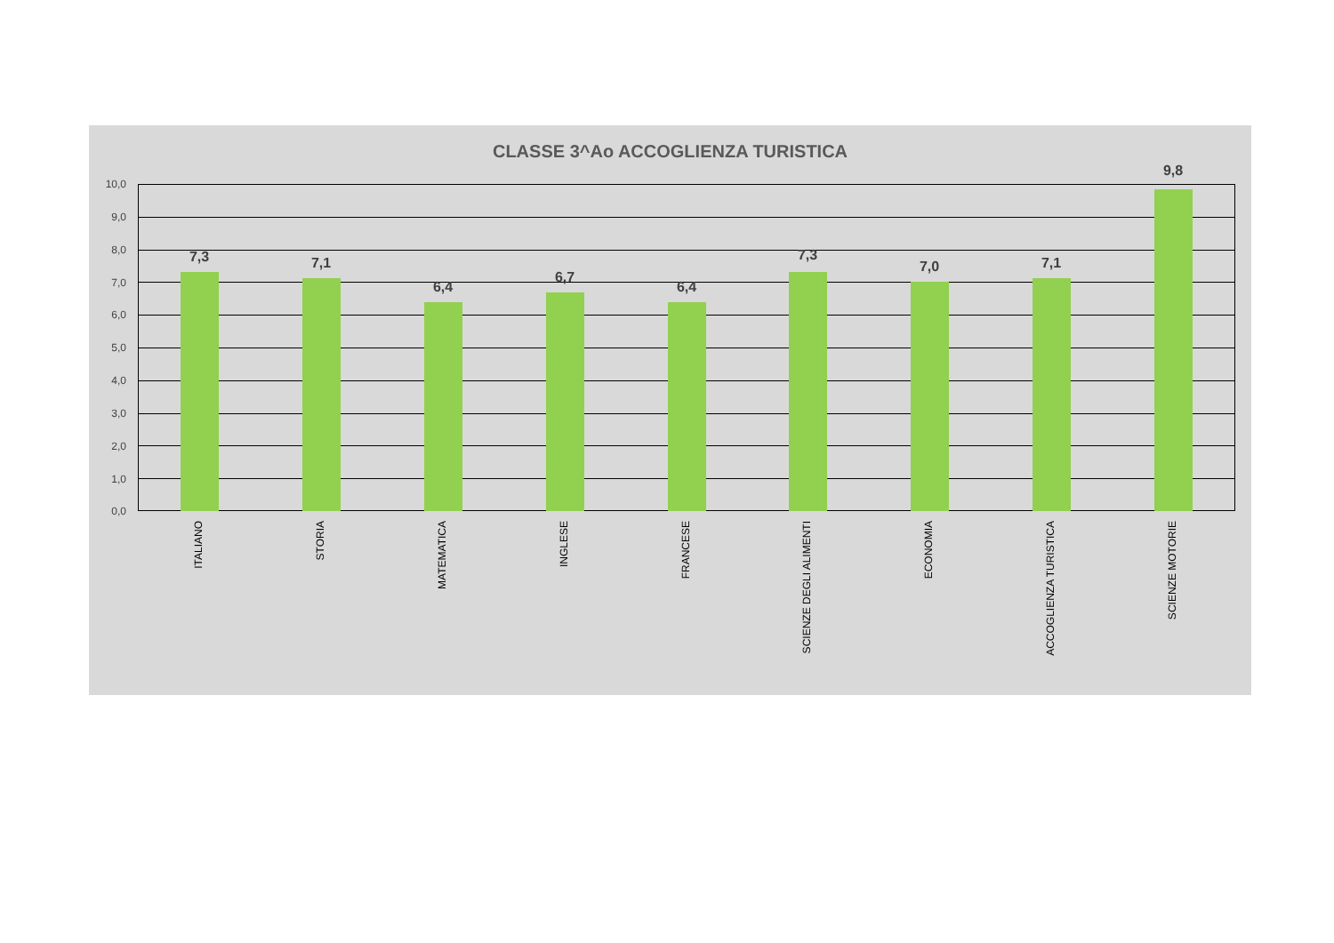CLASSE 3^Ao ACCOGLIENZA TURISTICA
10,0
9,0
8,0
7,0
6,0
5,0
4,0
3,0
2,0
1,0
0,0
7,3 7,1
6,4
6,7
6,4
7,3
7,0 7,1
9,8
ITALIANO
STORIA
MATEMATICA
INGLESE
FRANCESE
SCIENZE DEGLI ALIMENTI
ECONOMIA
ACCOGLIENZA TURISTICA
SCIENZE MOTORIE